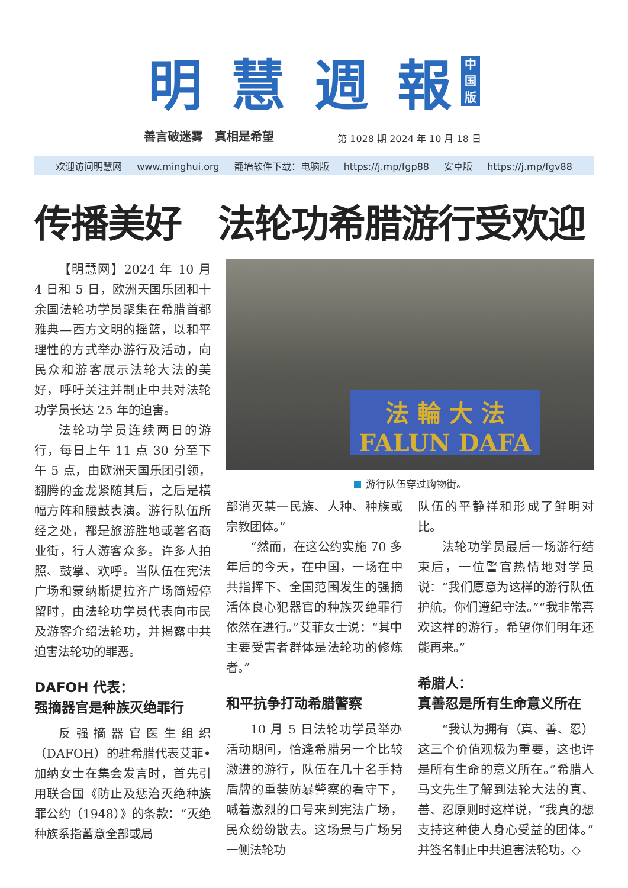明 慧 週 報
中国版
善言破迷雾　真相是希望
第 1028 期 2024 年 10 月 18 日
欢迎访问明慧网 www.minghui.org 翻墙软件下载：电脑版 https://j.mp/fgp88 安卓版 https://j.mp/fgv88
传播美好　法轮功希腊游行受欢迎
【明慧网】2024 年 10 月 4 日和 5 日，欧洲天国乐团和十余国法轮功学员聚集在希腊首都雅典—西方文明的摇篮，以和平理性的方式举办游行及活动，向民众和游客展示法轮大法的美好，呼吁关注并制止中共对法轮功学员长达 25 年的迫害。
法轮功学员连续两日的游行，每日上午 11 点 30 分至下午 5 点，由欧洲天国乐团引领，翻腾的金龙紧随其后，之后是横幅方阵和腰鼓表演。游行队伍所经之处，都是旅游胜地或著名商业街，行人游客众多。许多人拍照、鼓掌、欢呼。当队伍在宪法广场和蒙纳斯提拉齐广场简短停留时，由法轮功学员代表向市民及游客介绍法轮功，并揭露中共迫害法轮功的罪恶。
DAFOH 代表：
强摘器官是种族灭绝罪行
反强摘器官医生组织（DAFOH）的驻希腊代表艾菲•加纳女士在集会发言时，首先引用联合国《防止及惩治灭绝种族罪公约（1948）》的条款：“灭绝种族系指蓄意全部或局
法 輪 大 法
FALUN DAFA
游行队伍穿过购物街。
部消灭某一民族、人种、种族或宗教团体。”
“然而，在这公约实施 70 多年后的今天，在中国，一场在中共指挥下、全国范围发生的强摘活体良心犯器官的种族灭绝罪行依然在进行。”艾菲女士说：“其中主要受害者群体是法轮功的修炼者。”
和平抗争打动希腊警察
10 月 5 日法轮功学员举办活动期间，恰逢希腊另一个比较激进的游行，队伍在几十名手持盾牌的重装防暴警察的看守下，喊着激烈的口号来到宪法广场，民众纷纷散去。这场景与广场另一侧法轮功
队伍的平静祥和形成了鲜明对比。
法轮功学员最后一场游行结束后，一位警官热情地对学员说：“我们愿意为这样的游行队伍护航，你们遵纪守法。”“我非常喜欢这样的游行，希望你们明年还能再来。”
希腊人：
真善忍是所有生命意义所在
“我认为拥有（真、善、忍）这三个价值观极为重要，这也许是所有生命的意义所在。”希腊人马文先生了解到法轮大法的真、善、忍原则时这样说，“我真的想支持这种使人身心受益的团体。”并签名制止中共迫害法轮功。◇